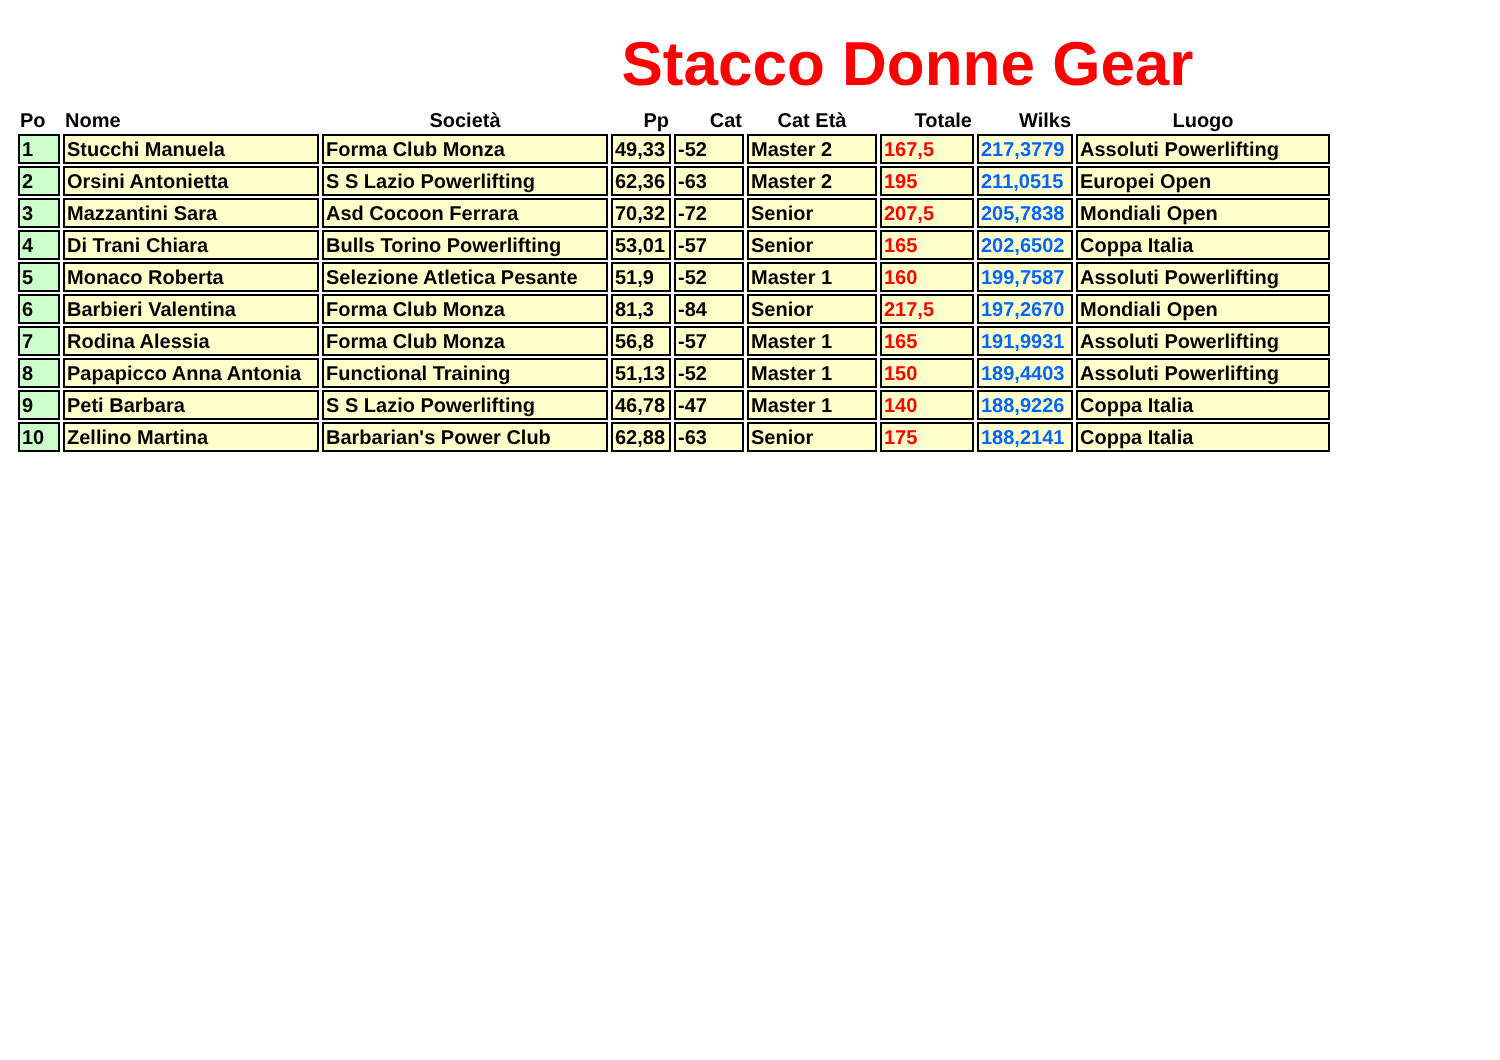Stacco Donne Gear
| Po | Nome | Società | Pp | Cat | Cat Età | Totale | Wilks | Luogo |
| --- | --- | --- | --- | --- | --- | --- | --- | --- |
| 1 | Stucchi Manuela | Forma Club Monza | 49,33 | -52 | Master 2 | 167,5 | 217,3779 | Assoluti Powerlifting |
| 2 | Orsini Antonietta | S S Lazio Powerlifting | 62,36 | -63 | Master 2 | 195 | 211,0515 | Europei Open |
| 3 | Mazzantini Sara | Asd Cocoon Ferrara | 70,32 | -72 | Senior | 207,5 | 205,7838 | Mondiali Open |
| 4 | Di Trani Chiara | Bulls Torino Powerlifting | 53,01 | -57 | Senior | 165 | 202,6502 | Coppa Italia |
| 5 | Monaco Roberta | Selezione Atletica Pesante | 51,9 | -52 | Master 1 | 160 | 199,7587 | Assoluti Powerlifting |
| 6 | Barbieri Valentina | Forma Club Monza | 81,3 | -84 | Senior | 217,5 | 197,2670 | Mondiali Open |
| 7 | Rodina Alessia | Forma Club Monza | 56,8 | -57 | Master 1 | 165 | 191,9931 | Assoluti Powerlifting |
| 8 | Papapicco Anna Antonia | Functional Training | 51,13 | -52 | Master 1 | 150 | 189,4403 | Assoluti Powerlifting |
| 9 | Peti Barbara | S S Lazio Powerlifting | 46,78 | -47 | Master 1 | 140 | 188,9226 | Coppa Italia |
| 10 | Zellino Martina | Barbarian's Power Club | 62,88 | -63 | Senior | 175 | 188,2141 | Coppa Italia |